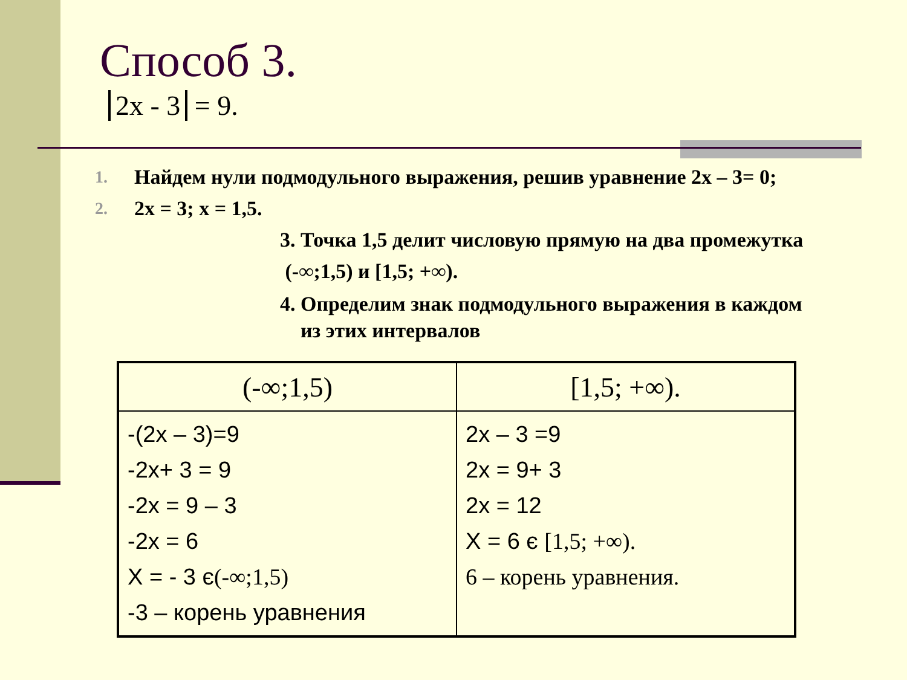Способ 3.
2x - 3 = 9.
1. Найдем нули подмодульного выражения, решив уравнение 2x – 3= 0;
2. 2x = 3; x = 1,5.
3. Точка 1,5 делит числовую прямую на два промежутка
(-∞;1,5) и [1,5; +∞).
4. Определим знак подмодульного выражения в каждом
из этих интервалов
| (-∞;1,5) | [1,5; +∞). |
| --- | --- |
| -(2x – 3)=9 -2x+ 3 = 9 -2x = 9 – 3 -2x = 6 X = - 3 є (-∞;1,5) -3 – корень уравнения | 2x – 3 =9 2x = 9+ 3 2x = 12 X = 6 є [1,5; +∞). 6 – корень уравнения. |